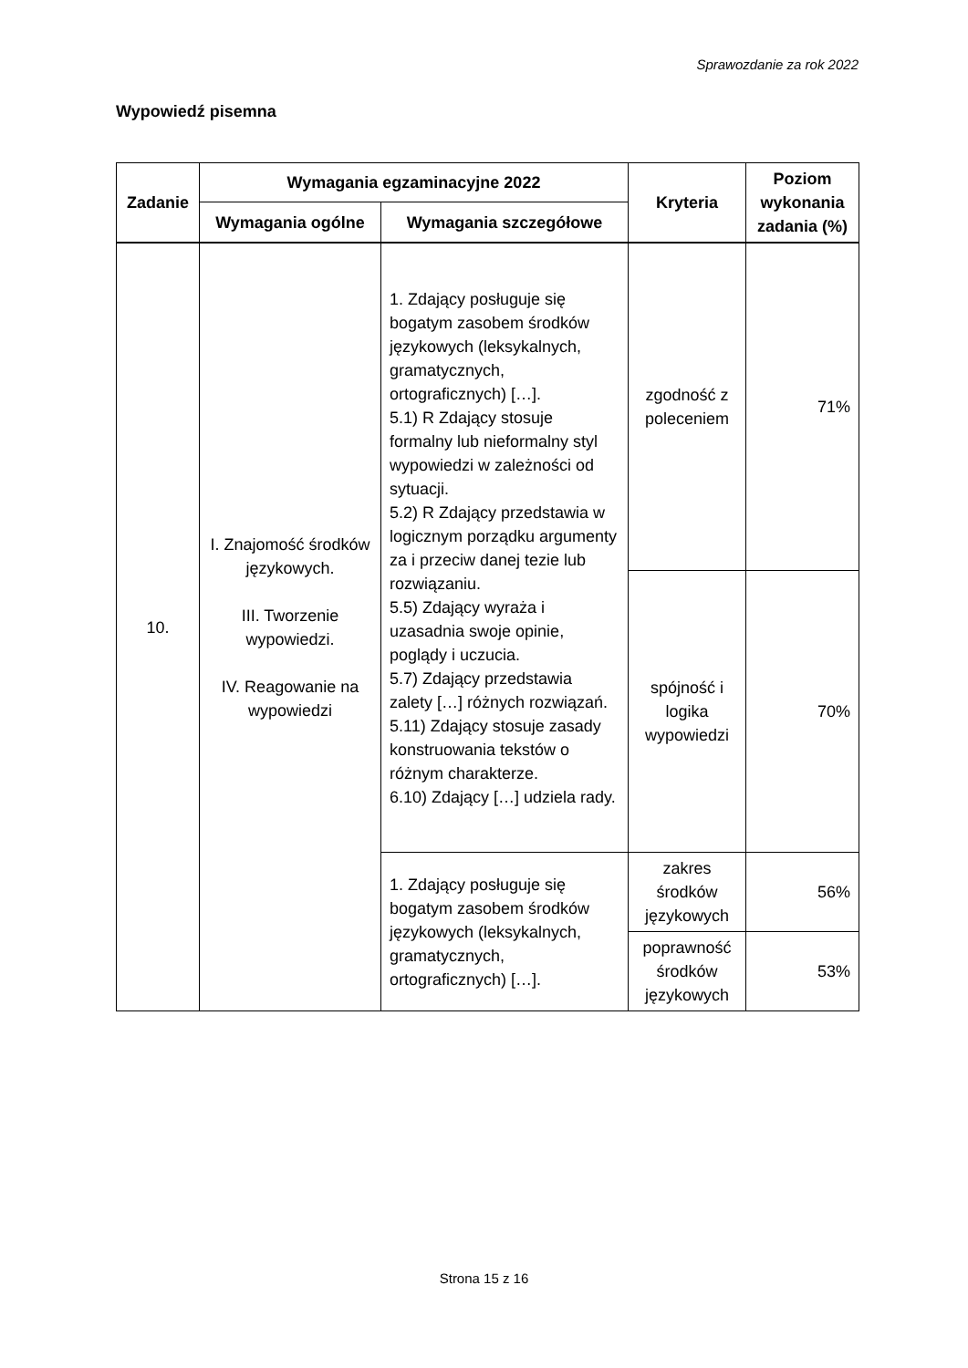Sprawozdanie za rok 2022
Wypowiedź pisemna
| Zadanie | Wymagania egzaminacyjne 2022 | | Kryteria | Poziom wykonania zadania (%) |
| --- | --- | --- | --- | --- |
| | Wymagania ogólne | Wymagania szczegółowe | | |
| 10. | I. Znajomość środków językowych. III. Tworzenie wypowiedzi. IV. Reagowanie na wypowiedzi | 1. Zdający posługuje się bogatym zasobem środków językowych (leksykalnych, gramatycznych, ortograficznych) […]. 5.1) R Zdający stosuje formalny lub nieformalny styl wypowiedzi w zależności od sytuacji. 5.2) R Zdający przedstawia w logicznym porządku argumenty za i przeciw danej tezie lub rozwiązaniu. 5.5) Zdający wyraża i uzasadnia swoje opinie, poglądy i uczucia. 5.7) Zdający przedstawia zalety […] różnych rozwiązań. 5.11) Zdający stosuje zasady konstruowania tekstów o różnym charakterze. 6.10) Zdający […] udziela rady. | zgodność z poleceniem | 71% |
| | | | spójność i logika wypowiedzi | 70% |
| | | 1. Zdający posługuje się bogatym zasobem środków językowych (leksykalnych, gramatycznych, ortograficznych) […]. | zakres środków językowych | 56% |
| | | | poprawność środków językowych | 53% |
Strona 15 z 16